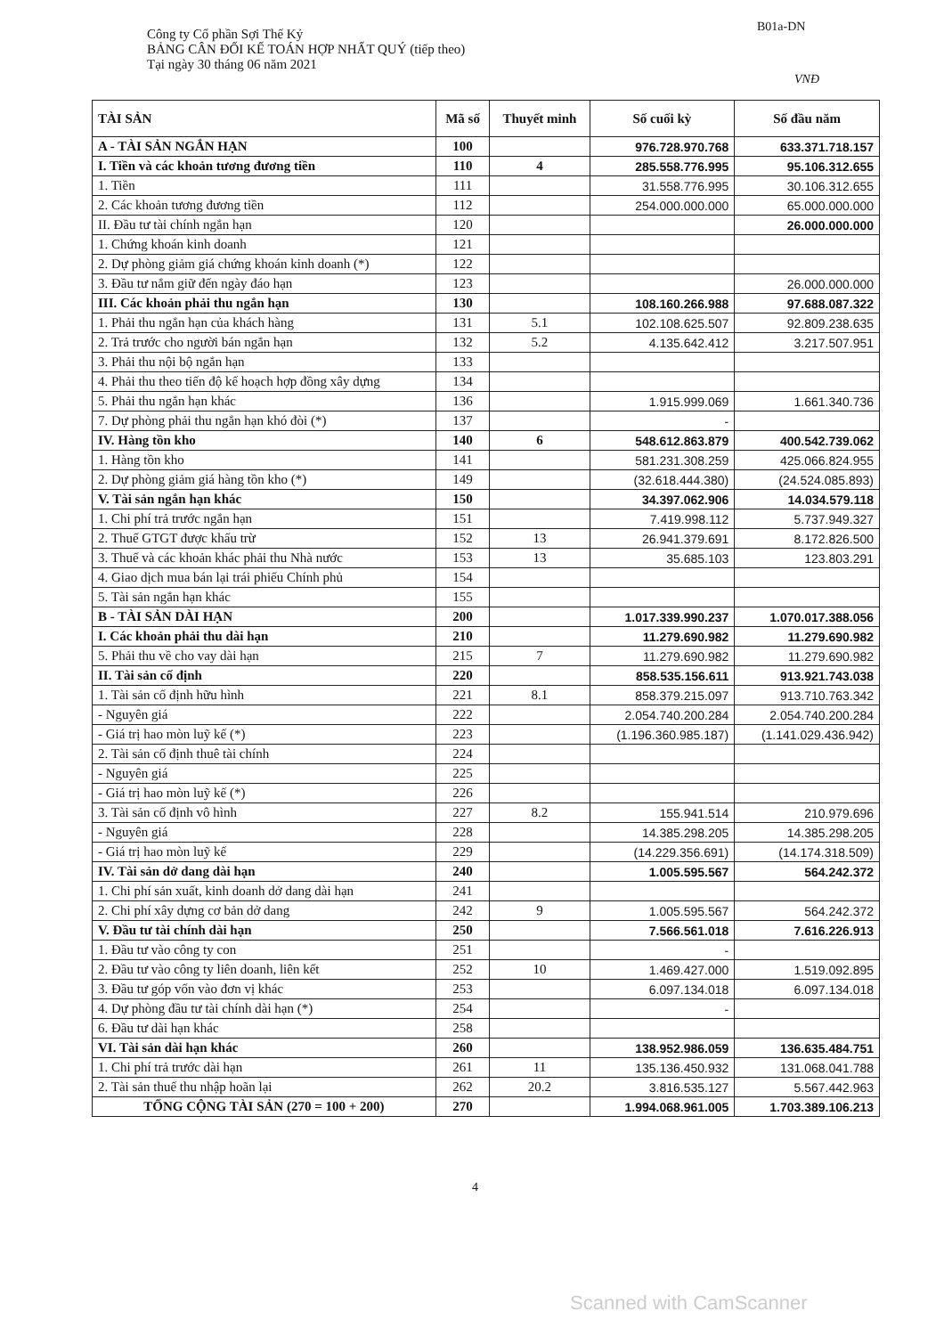B01a-DN
Công ty Cổ phần Sợi Thế Kỷ
BẢNG CÂN ĐỐI KẾ TOÁN HỢP NHẤT QUÝ (tiếp theo)
Tại ngày 30 tháng 06 năm 2021
VNĐ
| TÀI SẢN | Mã số | Thuyết minh | Số cuối kỳ | Số đầu năm |
| --- | --- | --- | --- | --- |
| A - TÀI SẢN NGẮN HẠN | 100 | | 976.728.970.768 | 633.371.718.157 |
| I. Tiền và các khoản tương đương tiền | 110 | 4 | 285.558.776.995 | 95.106.312.655 |
| 1. Tiền | 111 | | 31.558.776.995 | 30.106.312.655 |
| 2. Các khoản tương đương tiền | 112 | | 254.000.000.000 | 65.000.000.000 |
| II. Đầu tư tài chính ngắn hạn | 120 | | | 26.000.000.000 |
| 1. Chứng khoán kinh doanh | 121 | | | |
| 2. Dự phòng giảm giá chứng khoán kinh doanh (*) | 122 | | | |
| 3. Đầu tư nắm giữ đến ngày đáo hạn | 123 | | | 26.000.000.000 |
| III. Các khoản phải thu ngắn hạn | 130 | | 108.160.266.988 | 97.688.087.322 |
| 1. Phải thu ngắn hạn của khách hàng | 131 | 5.1 | 102.108.625.507 | 92.809.238.635 |
| 2. Trả trước cho người bán ngắn hạn | 132 | 5.2 | 4.135.642.412 | 3.217.507.951 |
| 3. Phải thu nội bộ ngắn hạn | 133 | | | |
| 4. Phải thu theo tiến độ kế hoạch hợp đồng xây dựng | 134 | | | |
| 5. Phải thu ngắn hạn khác | 136 | | 1.915.999.069 | 1.661.340.736 |
| 7. Dự phòng phải thu ngắn hạn khó đòi (*) | 137 | | - | |
| IV. Hàng tồn kho | 140 | 6 | 548.612.863.879 | 400.542.739.062 |
| 1. Hàng tồn kho | 141 | | 581.231.308.259 | 425.066.824.955 |
| 2. Dự phòng giảm giá hàng tồn kho (*) | 149 | | (32.618.444.380) | (24.524.085.893) |
| V. Tài sản ngắn hạn khác | 150 | | 34.397.062.906 | 14.034.579.118 |
| 1. Chi phí trả trước ngắn hạn | 151 | | 7.419.998.112 | 5.737.949.327 |
| 2. Thuế GTGT được khấu trừ | 152 | 13 | 26.941.379.691 | 8.172.826.500 |
| 3. Thuế và các khoản khác phải thu Nhà nước | 153 | 13 | 35.685.103 | 123.803.291 |
| 4. Giao dịch mua bán lại trái phiếu Chính phủ | 154 | | | |
| 5. Tài sản ngắn hạn khác | 155 | | | |
| B - TÀI SẢN DÀI HẠN | 200 | | 1.017.339.990.237 | 1.070.017.388.056 |
| I. Các khoản phải thu dài hạn | 210 | | 11.279.690.982 | 11.279.690.982 |
| 5. Phải thu về cho vay dài hạn | 215 | 7 | 11.279.690.982 | 11.279.690.982 |
| II. Tài sản cố định | 220 | | 858.535.156.611 | 913.921.743.038 |
| 1. Tài sản cố định hữu hình | 221 | 8.1 | 858.379.215.097 | 913.710.763.342 |
| - Nguyên giá | 222 | | 2.054.740.200.284 | 2.054.740.200.284 |
| - Giá trị hao mòn luỹ kế (*) | 223 | | (1.196.360.985.187) | (1.141.029.436.942) |
| 2. Tài sản cố định thuê tài chính | 224 | | | |
| - Nguyên giá | 225 | | | |
| - Giá trị hao mòn luỹ kế (*) | 226 | | | |
| 3. Tài sản cố định vô hình | 227 | 8.2 | 155.941.514 | 210.979.696 |
| - Nguyên giá | 228 | | 14.385.298.205 | 14.385.298.205 |
| - Giá trị hao mòn luỹ kế | 229 | | (14.229.356.691) | (14.174.318.509) |
| IV. Tài sản dở dang dài hạn | 240 | | 1.005.595.567 | 564.242.372 |
| 1. Chi phí sản xuất, kinh doanh dở dang dài hạn | 241 | | | |
| 2. Chi phí xây dựng cơ bản dở dang | 242 | 9 | 1.005.595.567 | 564.242.372 |
| V. Đầu tư tài chính dài hạn | 250 | | 7.566.561.018 | 7.616.226.913 |
| 1. Đầu tư vào công ty con | 251 | | - | |
| 2. Đầu tư vào công ty liên doanh, liên kết | 252 | 10 | 1.469.427.000 | 1.519.092.895 |
| 3. Đầu tư góp vốn vào đơn vị khác | 253 | | 6.097.134.018 | 6.097.134.018 |
| 4. Dự phòng đầu tư tài chính dài hạn (*) | 254 | | - | |
| 6. Đầu tư dài hạn khác | 258 | | | |
| VI. Tài sản dài hạn khác | 260 | | 138.952.986.059 | 136.635.484.751 |
| 1. Chi phí trả trước dài hạn | 261 | 11 | 135.136.450.932 | 131.068.041.788 |
| 2. Tài sản thuế thu nhập hoãn lại | 262 | 20.2 | 3.816.535.127 | 5.567.442.963 |
| TỔNG CỘNG TÀI SẢN (270 = 100 + 200) | 270 | | 1.994.068.961.005 | 1.703.389.106.213 |
4
Scanned with CamScanner